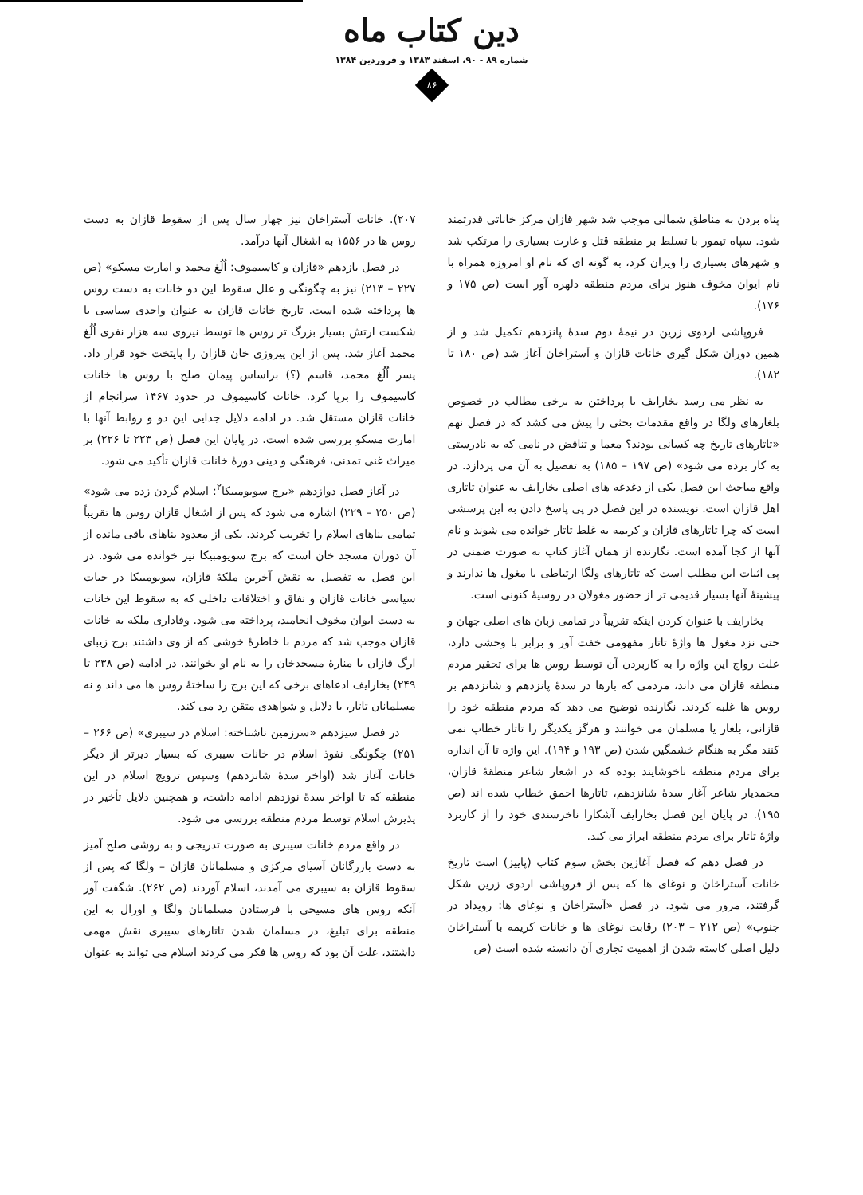دین کتاب ماه
شماره ۸۹ - ۹۰، اسفند ۱۳۸۳ و فروردین ۱۳۸۴
۸۶
پناه بردن به مناطق شمالی موجب شد شهر قازان مرکز خاناتی قدرتمند شود. سپاه تیمور با تسلط بر منطقه قتل و غارت بسیاری را مرتکب شد و شهرهای بسیاری را ویران کرد، به گونه ای که نام او امروزه همراه با نام ایوان مخوف هنوز برای مردم منطقه دلهره آور است (ص ۱۷۵ و ۱۷۶).
فروپاشی اردوی زرین در نیمهٔ دوم سدهٔ پانزدهم تکمیل شد و از همین دوران شکل گیری خانات قازان و آستراخان آغاز شد (ص ۱۸۰ تا ۱۸۲).
به نظر می رسد بخارایف با پرداختن به برخی مطالب در خصوص بلغارهای ولگا در واقع مقدمات بحثی را پیش می کشد که در فصل نهم «تاتارهای تاریخ چه کسانی بودند؟ معما و تناقض در نامی که به نادرستی به کار برده می شود» (ص ۱۹۷ – ۱۸۵) به تفصیل به آن می پردازد. در واقع مباحث این فصل یکی از دغدغه های اصلی بخارایف به عنوان تاتاری اهل قازان است. نویسنده در این فصل در پی پاسخ دادن به این پرسشی است که چرا تاتارهای قازان و کریمه به غلط تاتار خوانده می شوند و نام آنها از کجا آمده است. نگارنده از همان آغاز کتاب به صورت ضمنی در پی اثبات این مطلب است که تاتارهای ولگا ارتباطی با مغول ها ندارند و پیشینهٔ آنها بسیار قدیمی تر از حضور مغولان در روسیهٔ کنونی است.
بخارایف با عنوان کردن اینکه تقریباً در تمامی زبان های اصلی جهان و حتی نزد مغول ها واژهٔ تاتار مفهومی خفت آور و برابر با وحشی دارد، علت رواج این واژه را به کاربردن آن توسط روس ها برای تحقیر مردم منطقه قازان می داند، مردمی که بارها در سدهٔ پانزدهم و شانزدهم بر روس ها غلبه کردند. نگارنده توضیح می دهد که مردم منطقه خود را قازانی، بلغار یا مسلمان می خوانند و هرگز یکدیگر را تاتار خطاب نمی کنند مگر به هنگام خشمگین شدن (ص ۱۹۳ و ۱۹۴). این واژه تا آن اندازه برای مردم منطقه ناخوشایند بوده که در اشعار شاعر منطقهٔ قازان، محمدیار شاعر آغاز سدهٔ شانزدهم، تاتارها احمق خطاب شده اند (ص ۱۹۵). در پایان این فصل بخارایف آشکارا ناخرسندی خود را از کاربرد واژهٔ تاتار برای مردم منطقه ابراز می کند.
در فصل دهم که فصل آغازین بخش سوم کتاب (پاییز) است تاریخ خانات آستراخان و نوغای ها که پس از فروپاشی اردوی زرین شکل گرفتند، مرور می شود. در فصل «آستراخان و نوغای ها: رویداد در جنوب» (ص ۲۱۲ – ۲۰۳) رقابت نوغای ها و خانات کریمه با آستراخان دلیل اصلی کاسته شدن از اهمیت تجاری آن دانسته شده است (ص
۲۰۷). خانات آستراخان نیز چهار سال پس از سقوط قازان به دست روس ها در ۱۵۵۶ به اشغال آنها درآمد.
در فصل یازدهم «قازان و کاسیموف: اُلُغ محمد و امارت مسکو» (ص ۲۲۷ – ۲۱۳) نیز به چگونگی و علل سقوط این دو خانات به دست روس ها پرداخته شده است. تاریخ خانات قازان به عنوان واحدی سیاسی با شکست ارتش بسیار بزرگ تر روس ها توسط نیروی سه هزار نفری اُلُغ محمد آغاز شد. پس از این پیروزی خان قازان را پایتخت خود قرار داد. پسر اُلُغ محمد، قاسم (؟) براساس پیمان صلح با روس ها خانات کاسیموف را برپا کرد. خانات کاسیموف در حدود ۱۴۶۷ سرانجام از خانات قازان مستقل شد. در ادامه دلایل جدایی این دو و روابط آنها با امارت مسکو بررسی شده است. در پایان این فصل (ص ۲۲۳ تا ۲۲۶) بر میراث غنی تمدنی، فرهنگی و دینی دورهٔ خانات قازان تأکید می شود.
در آغاز فصل دوازدهم «برج سویومبیکا<sup>۲</sup>: اسلام گردن زده می شود» (ص ۲۵۰ – ۲۲۹) اشاره می شود که پس از اشغال قازان روس ها تقریباً تمامی بناهای اسلام را تخریب کردند. یکی از معدود بناهای باقی مانده از آن دوران مسجد خان است که برج سویومبیکا نیز خوانده می شود. در این فصل به تفصیل به نقش آخرین ملکهٔ قازان، سویومبیکا در حیات سیاسی خانات قازان و نفاق و اختلافات داخلی که به سقوط این خانات به دست ایوان مخوف انجامید، پرداخته می شود. وفاداری ملکه به خانات قازان موجب شد که مردم با خاطرهٔ خوشی که از وی داشتند برج زیبای ارگ قازان یا منارهٔ مسجدخان را به نام او بخوانند. در ادامه (ص ۲۳۸ تا ۲۴۹) بخارایف ادعاهای برخی که این برج را ساختهٔ روس ها می داند و نه مسلمانان تاتار، با دلایل و شواهدی متقن رد می کند.
در فصل سیزدهم «سرزمین ناشناخته: اسلام در سیبری» (ص ۲۶۶ – ۲۵۱) چگونگی نفوذ اسلام در خانات سیبری که بسیار دیرتر از دیگر خانات آغاز شد (اواخر سدهٔ شانزدهم) وسپس ترویج اسلام در این منطقه که تا اواخر سدهٔ نوزدهم ادامه داشت، و همچنین دلایل تأخیر در پذیرش اسلام توسط مردم منطقه بررسی می شود.
در واقع مردم خانات سیبری به صورت تدریجی و به روشی صلح آمیز به دست بازرگانان آسیای مرکزی و مسلمانان قازان – ولگا که پس از سقوط قازان به سیبری می آمدند، اسلام آوردند (ص ۲۶۲). شگفت آور آنکه روس های مسیحی با فرستادن مسلمانان ولگا و اورال به این منطقه برای تبلیغ، در مسلمان شدن تاتارهای سیبری نقش مهمی داشتند، علت آن بود که روس ها فکر می کردند اسلام می تواند به عنوان